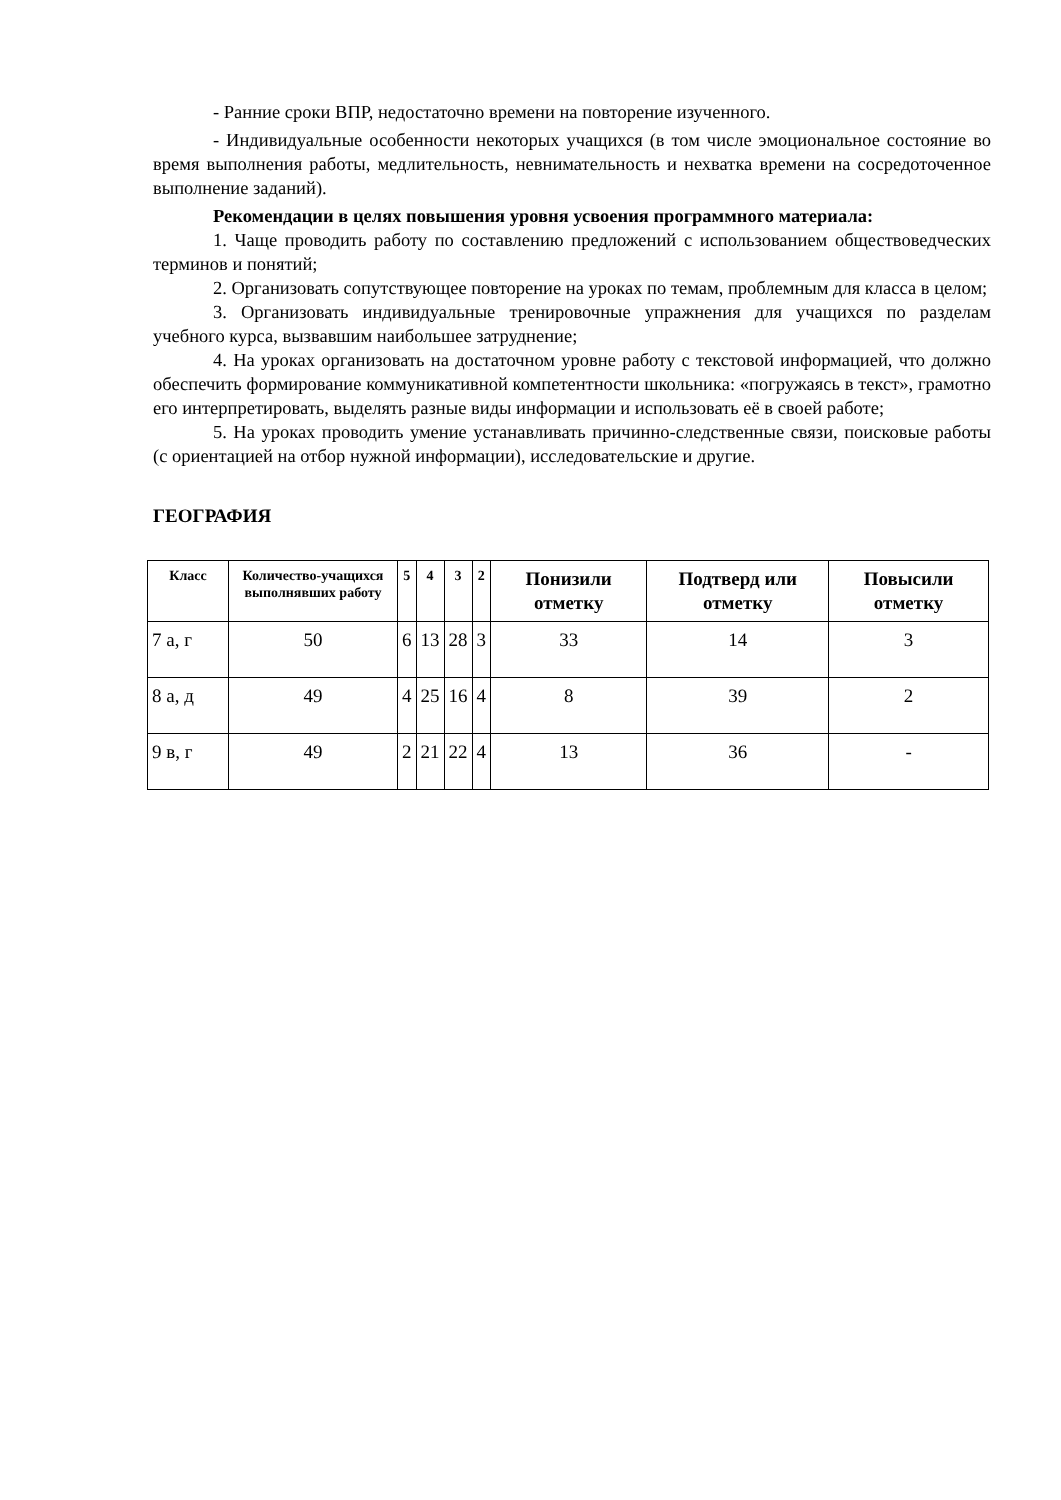- Ранние сроки ВПР, недостаточно времени на повторение изученного.
- Индивидуальные особенности некоторых учащихся (в том числе эмоциональное состояние во время выполнения работы, медлительность, невнимательность и нехватка времени на сосредоточенное выполнение заданий).
Рекомендации в целях повышения уровня усвоения программного материала:
1. Чаще проводить работу по составлению предложений с использованием обществоведческих терминов и понятий;
2. Организовать сопутствующее повторение на уроках по темам, проблемным для класса в целом;
3. Организовать индивидуальные тренировочные упражнения для учащихся по разделам учебного курса, вызвавшим наибольшее затруднение;
4. На уроках организовать на достаточном уровне работу с текстовой информацией, что должно обеспечить формирование коммуникативной компетентности школьника: «погружаясь в текст», грамотно его интерпретировать, выделять разные виды информации и использовать её в своей работе;
5. На уроках проводить умение устанавливать причинно-следственные связи, поисковые работы (с ориентацией на отбор нужной информации), исследовательские и другие.
ГЕОГРАФИЯ
| Класс | Количество-учащихся выполнявших работу | 5 | 4 | 3 | 2 | Понизили отметку | Подтверд или отметку | Повысили отметку |
| --- | --- | --- | --- | --- | --- | --- | --- | --- |
| 7 а, г | 50 | 6 | 13 | 28 | 3 | 33 | 14 | 3 |
| 8 а, д | 49 | 4 | 25 | 16 | 4 | 8 | 39 | 2 |
| 9 в, г | 49 | 2 | 21 | 22 | 4 | 13 | 36 | - |